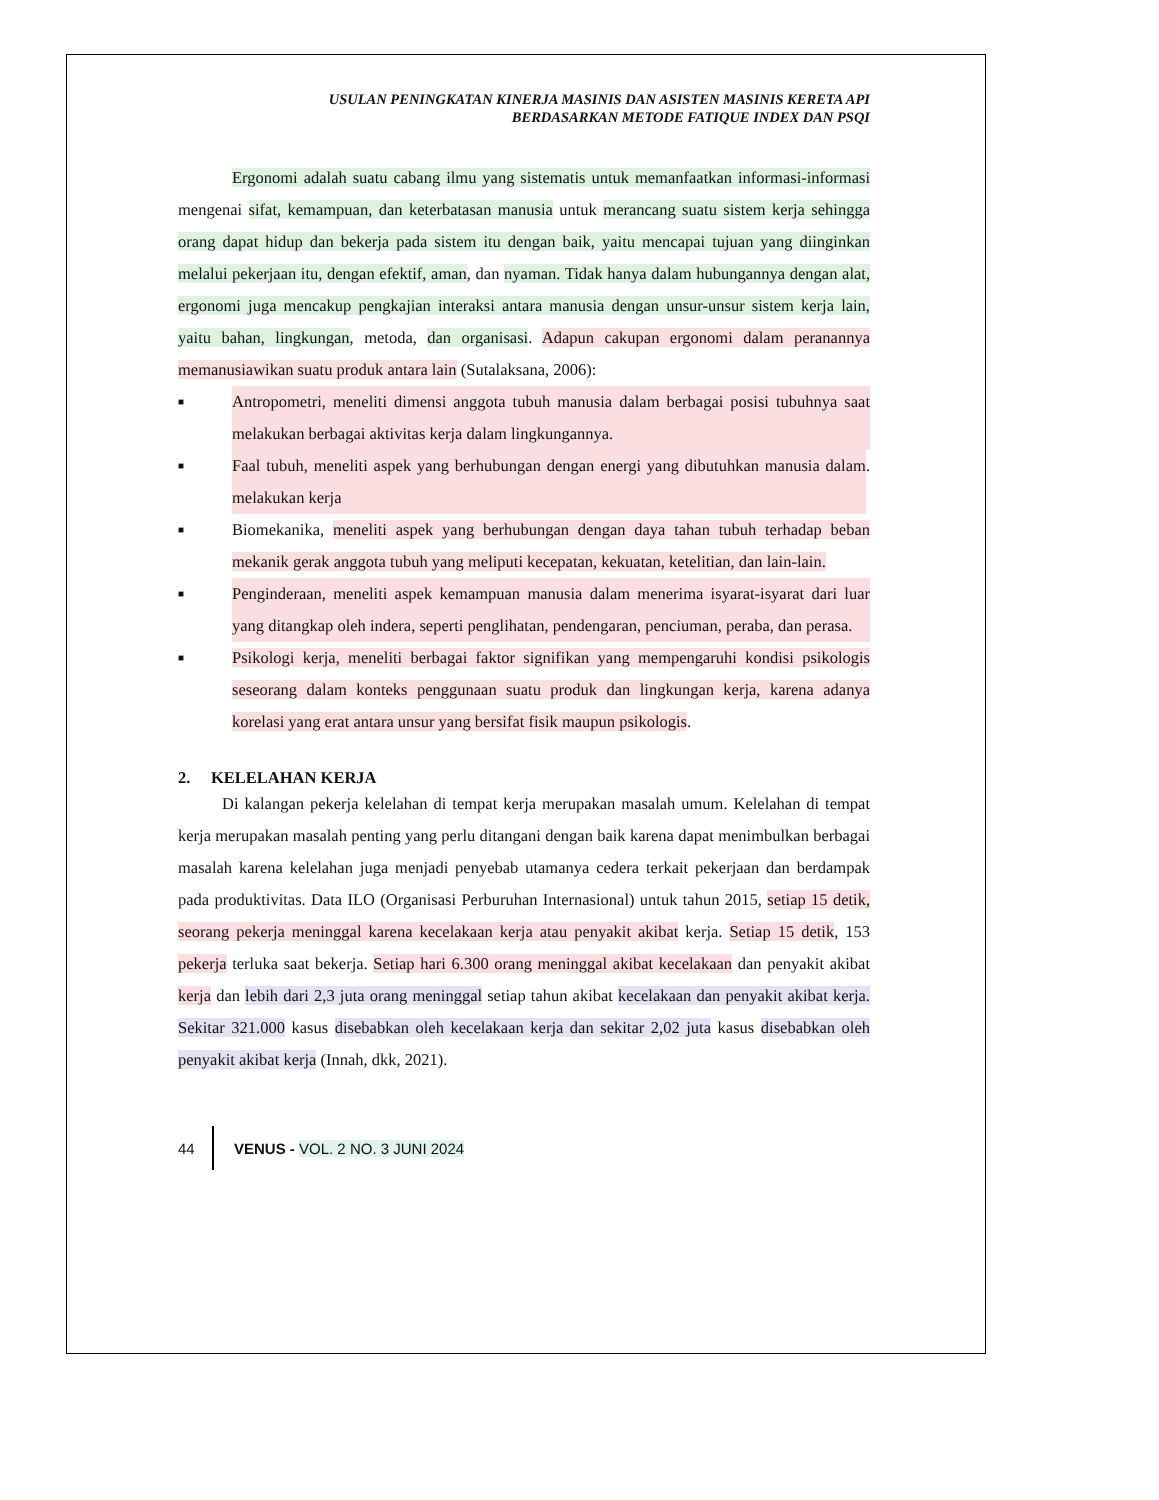USULAN PENINGKATAN KINERJA MASINIS DAN ASISTEN MASINIS KERETA API
BERDASARKAN METODE FATIQUE INDEX DAN PSQI
Ergonomi adalah suatu cabang ilmu yang sistematis untuk memanfaatkan informasi-informasi mengenai sifat, kemampuan, dan keterbatasan manusia untuk merancang suatu sistem kerja sehingga orang dapat hidup dan bekerja pada sistem itu dengan baik, yaitu mencapai tujuan yang diinginkan melalui pekerjaan itu, dengan efektif, aman, dan nyaman. Tidak hanya dalam hubungannya dengan alat, ergonomi juga mencakup pengkajian interaksi antara manusia dengan unsur-unsur sistem kerja lain, yaitu bahan, lingkungan, metoda, dan organisasi. Adapun cakupan ergonomi dalam peranannya memanusiawikan suatu produk antara lain (Sutalaksana, 2006):
■ Antropometri, meneliti dimensi anggota tubuh manusia dalam berbagai posisi tubuhnya saat melakukan berbagai aktivitas kerja dalam lingkungannya.
■ Faal tubuh, meneliti aspek yang berhubungan dengan energi yang dibutuhkan manusia dalam melakukan kerja.
■ Biomekanika, meneliti aspek yang berhubungan dengan daya tahan tubuh terhadap beban mekanik gerak anggota tubuh yang meliputi kecepatan, kekuatan, ketelitian, dan lain-lain.
■ Penginderaan, meneliti aspek kemampuan manusia dalam menerima isyarat-isyarat dari luar yang ditangkap oleh indera, seperti penglihatan, pendengaran, penciuman, peraba, dan perasa.
■ Psikologi kerja, meneliti berbagai faktor signifikan yang mempengaruhi kondisi psikologis seseorang dalam konteks penggunaan suatu produk dan lingkungan kerja, karena adanya korelasi yang erat antara unsur yang bersifat fisik maupun psikologis.
2. KELELAHAN KERJA
Di kalangan pekerja kelelahan di tempat kerja merupakan masalah umum. Kelelahan di tempat kerja merupakan masalah penting yang perlu ditangani dengan baik karena dapat menimbulkan berbagai masalah karena kelelahan juga menjadi penyebab utamanya cedera terkait pekerjaan dan berdampak pada produktivitas. Data ILO (Organisasi Perburuhan Internasional) untuk tahun 2015, setiap 15 detik, seorang pekerja meninggal karena kecelakaan kerja atau penyakit akibat kerja. Setiap 15 detik, 153 pekerja terluka saat bekerja. Setiap hari 6.300 orang meninggal akibat kecelakaan dan penyakit akibat kerja dan lebih dari 2,3 juta orang meninggal setiap tahun akibat kecelakaan dan penyakit akibat kerja. Sekitar 321.000 kasus disebabkan oleh kecelakaan kerja dan sekitar 2,02 juta kasus disebabkan oleh penyakit akibat kerja (Innah, dkk, 2021).
44 VENUS - VOL. 2 NO. 3 JUNI 2024